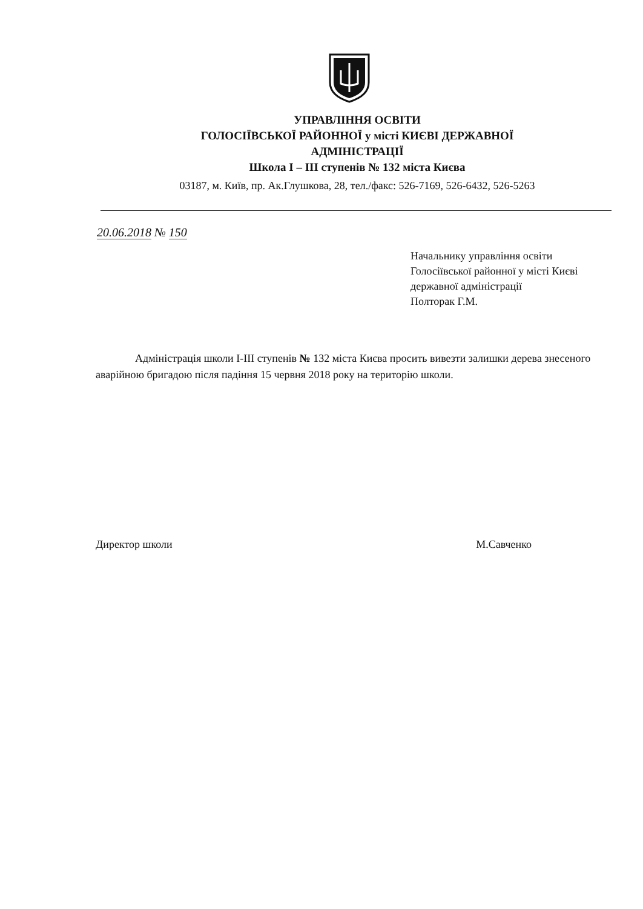УПРАВЛІННЯ ОСВІТИ
ГОЛОСІЇВСЬКОЇ РАЙОННОЇ у місті КИЄВІ ДЕРЖАВНОЇ
АДМІНІСТРАЦІЇ
Школа І – ІІІ ступенів № 132 міста Києва
03187, м. Київ, пр. Ак.Глушкова, 28, тел./факс: 526-7169, 526-6432, 526-5263
20.06.2018 № 150
Начальнику управління освіти
Голосіївської районної у місті Києві
державної адміністрації
Полторак Г.М.
Адміністрація школи І-ІІІ ступенів № 132 міста Києва просить вивезти залишки дерева знесеного аварійною бригадою після падіння 15 червня 2018 року на територію школи.
Директор школи М.Савченко